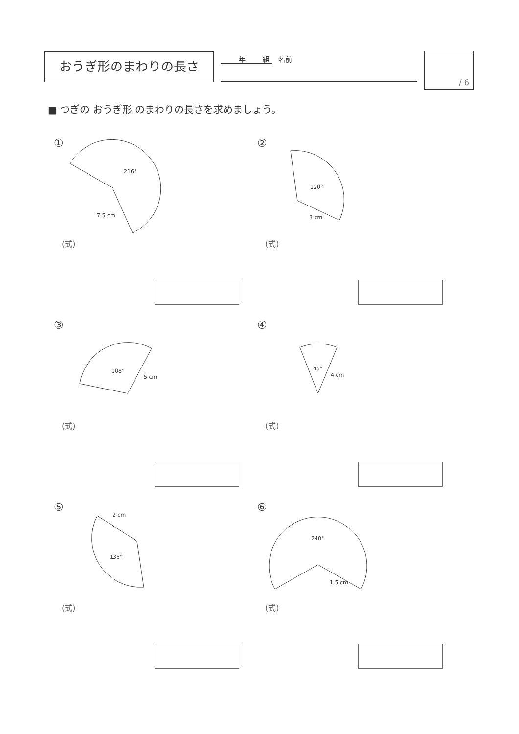おうぎ形のまわりの長さ 年 組 名前 / 6
■ つぎの おうぎ形 のまわりの長さを求めましょう。
216°
7.5 cm
①
(式)
120°
3 cm
②
(式)
108°
5 cm
③
(式)
45°
4 cm
④
(式)
2 cm
135°
⑤
(式)
240°
1.5 cm
⑥
(式)